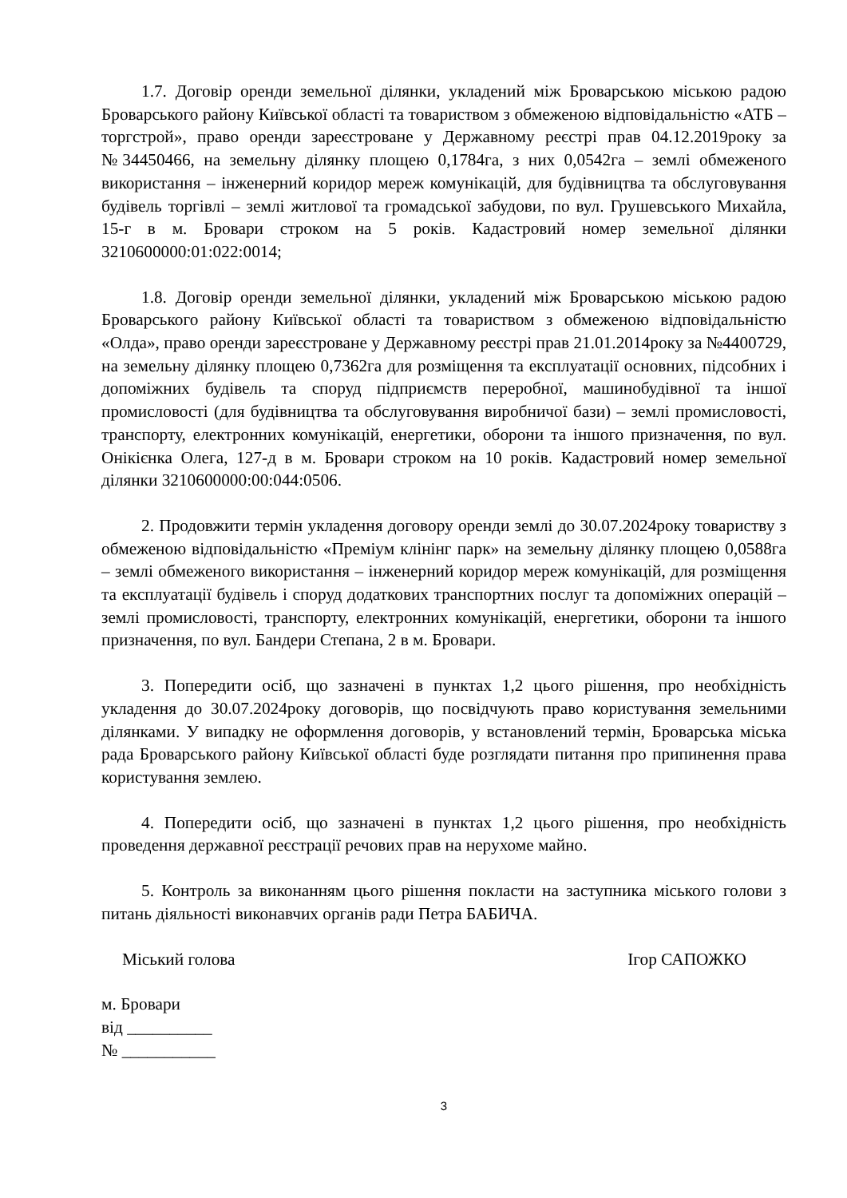1.7. Договір оренди земельної ділянки, укладений між Броварською міською радою Броварського району Київської області та товариством з обмеженою відповідальністю «АТБ – торгстрой», право оренди зареєстроване у Державному реєстрі прав 04.12.2019року за №34450466, на земельну ділянку площею 0,1784га, з них 0,0542га – землі обмеженого використання – інженерний коридор мереж комунікацій, для будівництва та обслуговування будівель торгівлі – землі житлової та громадської забудови, по вул. Грушевського Михайла, 15-г в м. Бровари строком на 5 років. Кадастровий номер земельної ділянки 3210600000:01:022:0014;
1.8. Договір оренди земельної ділянки, укладений між Броварською міською радою Броварського району Київської області та товариством з обмеженою відповідальністю «Олда», право оренди зареєстроване у Державному реєстрі прав 21.01.2014року за №4400729, на земельну ділянку площею 0,7362га для розміщення та експлуатації основних, підсобних і допоміжних будівель та споруд підприємств переробної, машинобудівної та іншої промисловості (для будівництва та обслуговування виробничої бази) – землі промисловості, транспорту, електронних комунікацій, енергетики, оборони та іншого призначення, по вул. Онікієнка Олега, 127-д в м. Бровари строком на 10 років. Кадастровий номер земельної ділянки 3210600000:00:044:0506.
2. Продовжити термін укладення договору оренди землі до 30.07.2024року товариству з обмеженою відповідальністю «Преміум клінінг парк» на земельну ділянку площею 0,0588га – землі обмеженого використання – інженерний коридор мереж комунікацій, для розміщення та експлуатації будівель і споруд додаткових транспортних послуг та допоміжних операцій – землі промисловості, транспорту, електронних комунікацій, енергетики, оборони та іншого призначення, по вул. Бандери Степана, 2 в м. Бровари.
3. Попередити осіб, що зазначені в пунктах 1,2 цього рішення, про необхідність укладення до 30.07.2024року договорів, що посвідчують право користування земельними ділянками. У випадку не оформлення договорів, у встановлений термін, Броварська міська рада Броварського району Київської області буде розглядати питання про припинення права користування землею.
4. Попередити осіб, що зазначені в пунктах 1,2 цього рішення, про необхідність проведення державної реєстрації речових прав на нерухоме майно.
5. Контроль за виконанням цього рішення покласти на заступника міського голови з питань діяльності виконавчих органів ради Петра БАБИЧА.
Міський голова Ігор САПОЖКО
м. Бровари
від __________
№ ___________
3